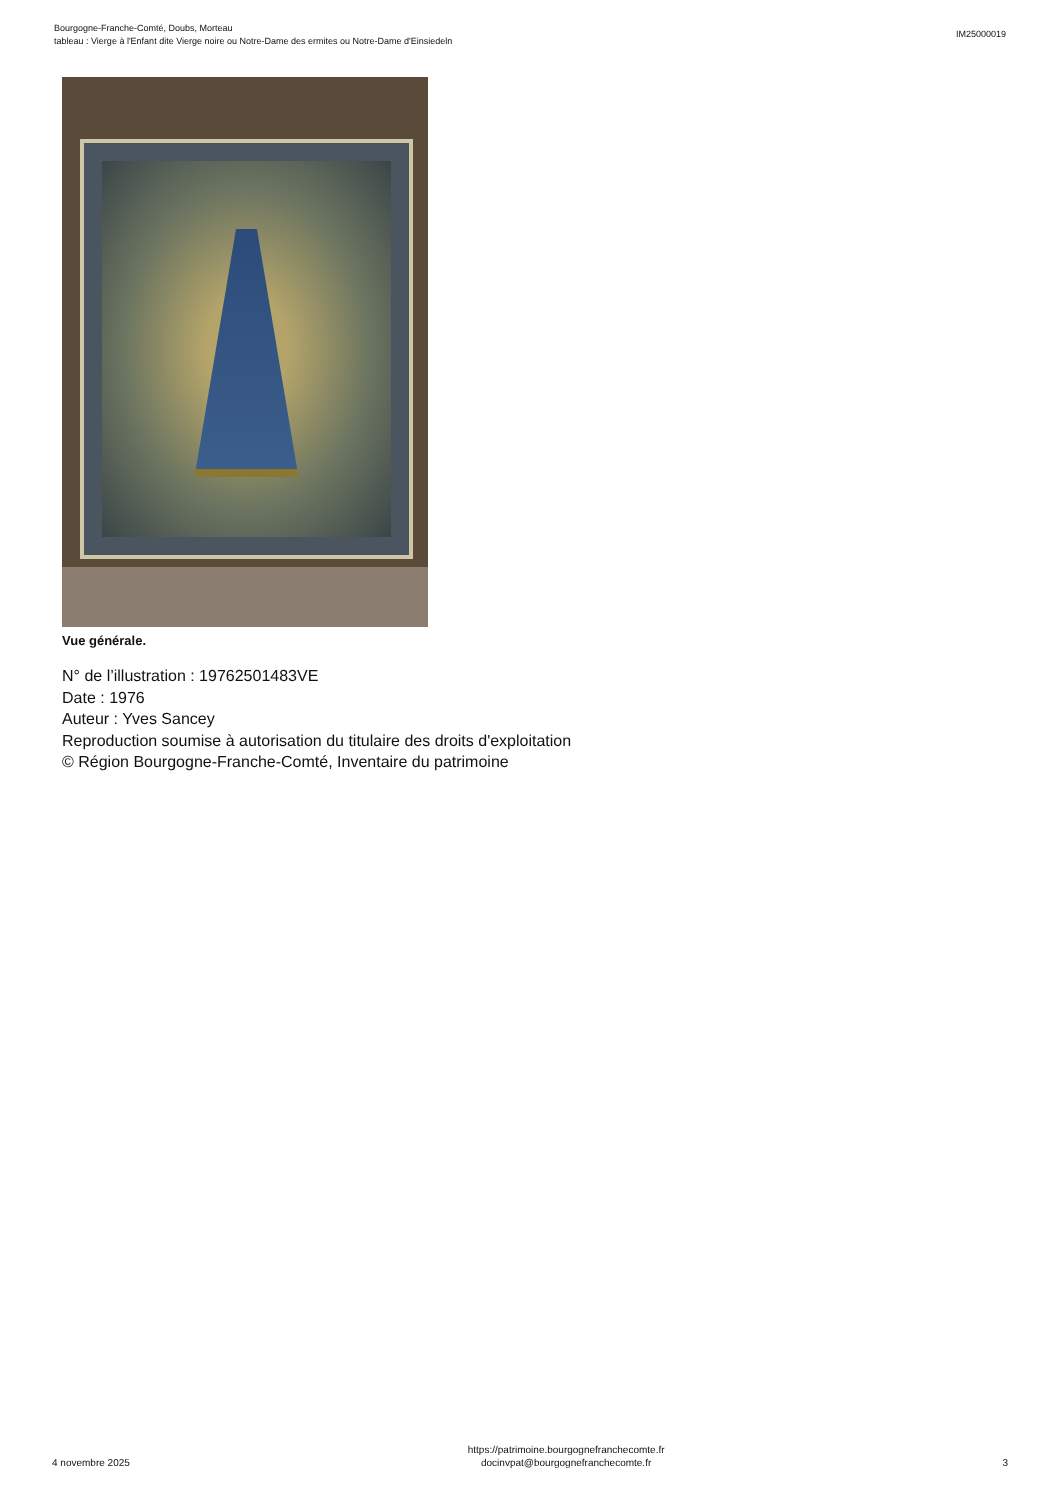Bourgogne-Franche-Comté, Doubs, Morteau
tableau : Vierge à l'Enfant dite Vierge noire ou Notre-Dame des ermites ou Notre-Dame d'Einsiedeln
IM25000019
Vue générale.
N° de l’illustration : 19762501483VE
Date : 1976
Auteur : Yves Sancey
Reproduction soumise à autorisation du titulaire des droits d'exploitation
© Région Bourgogne-Franche-Comté, Inventaire du patrimoine
4 novembre 2025
https://patrimoine.bourgognefranchecomte.fr
docinvpat@bourgognefranchecomte.fr
3